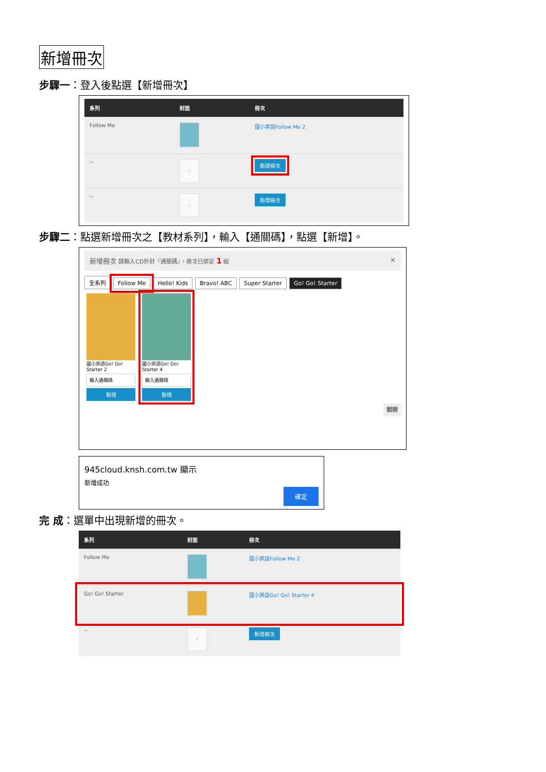新增冊次
步驟一：登入後點選【新增冊次】
| 系列 | 封面 | 冊次 |
| --- | --- | --- |
| Follow Me | | 國小英語Follow Me 2 |
| -- | + | 新增冊次 |
| -- | + | 新增冊次 |
步驟二：點選新增冊次之【教材系列】，輸入【通關碼】，點選【新增】。
新增冊次 請輸入CD外封『通關碼』，冊次已綁定 1 組 ×
全系列 Follow Me Hello! Kids Bravo! ABC Super Starter Go! Go! Starter
國小英語Go! Go! Starter 2
輸入通關碼
新增
國小英語Go! Go! Starter 4
輸入通關碼
新增
關閉
945cloud.knsh.com.tw 顯示
新增成功
確定
完 成：選單中出現新增的冊次。
| 系列 | 封面 | 冊次 |
| --- | --- | --- |
| Follow Me | | 國小英語Follow Me 2 |
| Go! Go! Starter | | 國小英語Go! Go! Starter 4 |
| -- | + | 新增冊次 |